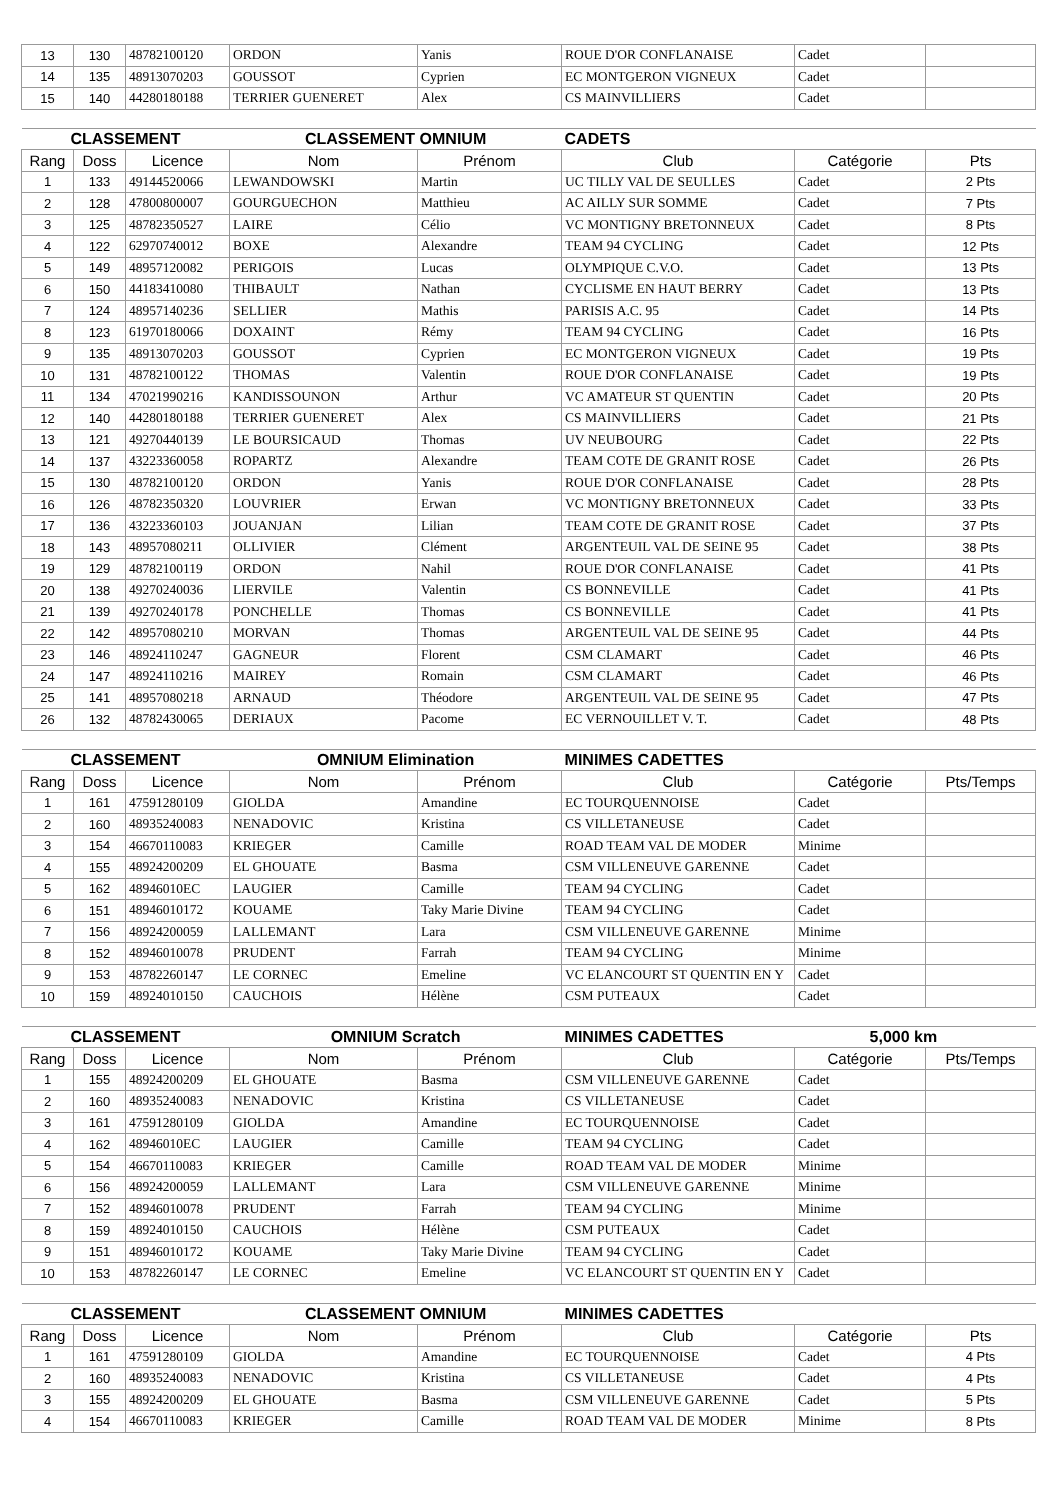| 13 | 130 | 48782100120 | ORDON | Yanis | ROUE D'OR CONFLANAISE | Cadet | |
| 14 | 135 | 48913070203 | GOUSSOT | Cyprien | EC MONTGERON VIGNEUX | Cadet | |
| 15 | 140 | 44280180188 | TERRIER GUENERET | Alex | CS MAINVILLIERS | Cadet | |
| CLASSEMENT | | | CLASSEMENT OMNIUM | | CADETS | | |
| Rang | Doss | Licence | Nom | Prénom | Club | Catégorie | Pts |
| 1 | 133 | 49144520066 | LEWANDOWSKI | Martin | UC TILLY VAL DE SEULLES | Cadet | 2 Pts |
| 2 | 128 | 47800800007 | GOURGUECHON | Matthieu | AC AILLY SUR SOMME | Cadet | 7 Pts |
| 3 | 125 | 48782350527 | LAIRE | Célio | VC MONTIGNY BRETONNEUX | Cadet | 8 Pts |
| 4 | 122 | 62970740012 | BOXE | Alexandre | TEAM 94 CYCLING | Cadet | 12 Pts |
| 5 | 149 | 48957120082 | PERIGOIS | Lucas | OLYMPIQUE C.V.O. | Cadet | 13 Pts |
| 6 | 150 | 44183410080 | THIBAULT | Nathan | CYCLISME EN HAUT BERRY | Cadet | 13 Pts |
| 7 | 124 | 48957140236 | SELLIER | Mathis | PARISIS A.C. 95 | Cadet | 14 Pts |
| 8 | 123 | 61970180066 | DOXAINT | Rémy | TEAM 94 CYCLING | Cadet | 16 Pts |
| 9 | 135 | 48913070203 | GOUSSOT | Cyprien | EC MONTGERON VIGNEUX | Cadet | 19 Pts |
| 10 | 131 | 48782100122 | THOMAS | Valentin | ROUE D'OR CONFLANAISE | Cadet | 19 Pts |
| 11 | 134 | 47021990216 | KANDISSOUNON | Arthur | VC AMATEUR ST QUENTIN | Cadet | 20 Pts |
| 12 | 140 | 44280180188 | TERRIER GUENERET | Alex | CS MAINVILLIERS | Cadet | 21 Pts |
| 13 | 121 | 49270440139 | LE BOURSICAUD | Thomas | UV NEUBOURG | Cadet | 22 Pts |
| 14 | 137 | 43223360058 | ROPARTZ | Alexandre | TEAM COTE DE GRANIT ROSE | Cadet | 26 Pts |
| 15 | 130 | 48782100120 | ORDON | Yanis | ROUE D'OR CONFLANAISE | Cadet | 28 Pts |
| 16 | 126 | 48782350320 | LOUVRIER | Erwan | VC MONTIGNY BRETONNEUX | Cadet | 33 Pts |
| 17 | 136 | 43223360103 | JOUANJAN | Lilian | TEAM COTE DE GRANIT ROSE | Cadet | 37 Pts |
| 18 | 143 | 48957080211 | OLLIVIER | Clément | ARGENTEUIL VAL DE SEINE 95 | Cadet | 38 Pts |
| 19 | 129 | 48782100119 | ORDON | Nahil | ROUE D'OR CONFLANAISE | Cadet | 41 Pts |
| 20 | 138 | 49270240036 | LIERVILE | Valentin | CS BONNEVILLE | Cadet | 41 Pts |
| 21 | 139 | 49270240178 | PONCHELLE | Thomas | CS BONNEVILLE | Cadet | 41 Pts |
| 22 | 142 | 48957080210 | MORVAN | Thomas | ARGENTEUIL VAL DE SEINE 95 | Cadet | 44 Pts |
| 23 | 146 | 48924110247 | GAGNEUR | Florent | CSM CLAMART | Cadet | 46 Pts |
| 24 | 147 | 48924110216 | MAIREY | Romain | CSM CLAMART | Cadet | 46 Pts |
| 25 | 141 | 48957080218 | ARNAUD | Théodore | ARGENTEUIL VAL DE SEINE 95 | Cadet | 47 Pts |
| 26 | 132 | 48782430065 | DERIAUX | Pacome | EC VERNOUILLET V. T. | Cadet | 48 Pts |
| CLASSEMENT | | | OMNIUM Elimination | | MINIMES CADETTES | | |
| Rang | Doss | Licence | Nom | Prénom | Club | Catégorie | Pts/Temps |
| 1 | 161 | 47591280109 | GIOLDA | Amandine | EC TOURQUENNOISE | Cadet | |
| 2 | 160 | 48935240083 | NENADOVIC | Kristina | CS VILLETANEUSE | Cadet | |
| 3 | 154 | 46670110083 | KRIEGER | Camille | ROAD TEAM VAL DE MODER | Minime | |
| 4 | 155 | 48924200209 | EL GHOUATE | Basma | CSM VILLENEUVE GARENNE | Cadet | |
| 5 | 162 | 48946010EC | LAUGIER | Camille | TEAM 94 CYCLING | Cadet | |
| 6 | 151 | 48946010172 | KOUAME | Taky Marie Divine | TEAM 94 CYCLING | Cadet | |
| 7 | 156 | 48924200059 | LALLEMANT | Lara | CSM VILLENEUVE GARENNE | Minime | |
| 8 | 152 | 48946010078 | PRUDENT | Farrah | TEAM 94 CYCLING | Minime | |
| 9 | 153 | 48782260147 | LE CORNEC | Emeline | VC ELANCOURT ST QUENTIN EN Y | Cadet | |
| 10 | 159 | 48924010150 | CAUCHOIS | Hélène | CSM PUTEAUX | Cadet | |
| CLASSEMENT | | | OMNIUM Scratch | | MINIMES CADETTES | 5,000 km | |
| Rang | Doss | Licence | Nom | Prénom | Club | Catégorie | Pts/Temps |
| 1 | 155 | 48924200209 | EL GHOUATE | Basma | CSM VILLENEUVE GARENNE | Cadet | |
| 2 | 160 | 48935240083 | NENADOVIC | Kristina | CS VILLETANEUSE | Cadet | |
| 3 | 161 | 47591280109 | GIOLDA | Amandine | EC TOURQUENNOISE | Cadet | |
| 4 | 162 | 48946010EC | LAUGIER | Camille | TEAM 94 CYCLING | Cadet | |
| 5 | 154 | 46670110083 | KRIEGER | Camille | ROAD TEAM VAL DE MODER | Minime | |
| 6 | 156 | 48924200059 | LALLEMANT | Lara | CSM VILLENEUVE GARENNE | Minime | |
| 7 | 152 | 48946010078 | PRUDENT | Farrah | TEAM 94 CYCLING | Minime | |
| 8 | 159 | 48924010150 | CAUCHOIS | Hélène | CSM PUTEAUX | Cadet | |
| 9 | 151 | 48946010172 | KOUAME | Taky Marie Divine | TEAM 94 CYCLING | Cadet | |
| 10 | 153 | 48782260147 | LE CORNEC | Emeline | VC ELANCOURT ST QUENTIN EN Y | Cadet | |
| CLASSEMENT | | | CLASSEMENT OMNIUM | | MINIMES CADETTES | | |
| Rang | Doss | Licence | Nom | Prénom | Club | Catégorie | Pts |
| 1 | 161 | 47591280109 | GIOLDA | Amandine | EC TOURQUENNOISE | Cadet | 4 Pts |
| 2 | 160 | 48935240083 | NENADOVIC | Kristina | CS VILLETANEUSE | Cadet | 4 Pts |
| 3 | 155 | 48924200209 | EL GHOUATE | Basma | CSM VILLENEUVE GARENNE | Cadet | 5 Pts |
| 4 | 154 | 46670110083 | KRIEGER | Camille | ROAD TEAM VAL DE MODER | Minime | 8 Pts |